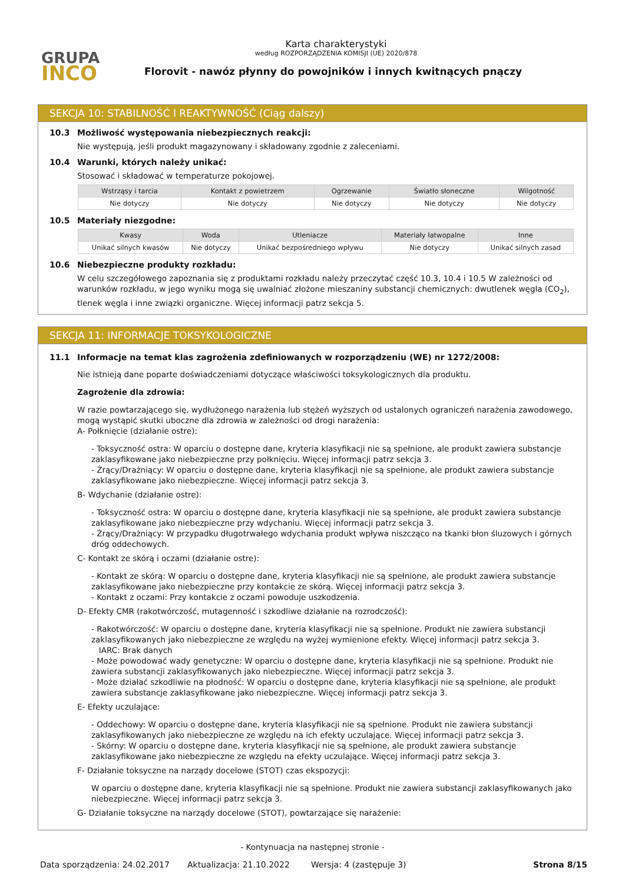GRUPA
INCO
Karta charakterystyki
według ROZPORZĄDZENIA KOMISJI (UE) 2020/878
Florovit - nawóz płynny do powojników i innych kwitnących pnączy
SEKCJA 10: STABILNOŚĆ I REAKTYWNOŚĆ (Ciąg dalszy)
10.3 Możliwość występowania niebezpiecznych reakcji:
Nie występują, jeśli produkt magazynowany i składowany zgodnie z zaleceniami.
10.4 Warunki, których należy unikać:
Stosować i składować w temperaturze pokojowej.
| Wstrząsy i tarcia | Kontakt z powietrzem | Ogrzewanie | Światło słoneczne | Wilgotność |
| --- | --- | --- | --- | --- |
| Nie dotyczy | Nie dotyczy | Nie dotyczy | Nie dotyczy | Nie dotyczy |
10.5 Materiały niezgodne:
| Kwasy | Woda | Utleniacze | Materiały łatwopalne | Inne |
| --- | --- | --- | --- | --- |
| Unikać silnych kwasów | Nie dotyczy | Unikać bezpośredniego wpływu | Nie dotyczy | Unikać silnych zasad |
10.6 Niebezpieczne produkty rozkładu:
W celu szczegółowego zapoznania się z produktami rozkładu należy przeczytać część 10.3, 10.4 i 10.5 W zależności od warunków rozkładu, w jego wyniku mogą się uwalniać złożone mieszaniny substancji chemicznych: dwutlenek węgla (CO<sub>2</sub>), tlenek węgla i inne związki organiczne. Więcej informacji patrz sekcja 5.
SEKCJA 11: INFORMACJE TOKSYKOLOGICZNE
11.1 Informacje na temat klas zagrożenia zdefiniowanych w rozporządzeniu (WE) nr 1272/2008:
Nie istnieją dane poparte doświadczeniami dotyczące właściwości toksykologicznych dla produktu.
Zagrożenie dla zdrowia:
W razie powtarzającego się, wydłużonego narażenia lub stężeń wyższych od ustalonych ograniczeń narażenia zawodowego, mogą wystąpić skutki uboczne dla zdrowia w zależności od drogi narażenia:
A- Połknięcie (działanie ostre):
- Toksyczność ostra: W oparciu o dostępne dane, kryteria klasyfikacji nie są spełnione, ale produkt zawiera substancje zaklasyfikowane jako niebezpieczne przy połknięciu. Więcej informacji patrz sekcja 3.
- Żrący/Drażniący: W oparciu o dostępne dane, kryteria klasyfikacji nie są spełnione, ale produkt zawiera substancje zaklasyfikowane jako niebezpieczne. Więcej informacji patrz sekcja 3.
B- Wdychanie (działanie ostre):
- Toksyczność ostra: W oparciu o dostępne dane, kryteria klasyfikacji nie są spełnione, ale produkt zawiera substancje zaklasyfikowane jako niebezpieczne przy wdychaniu. Więcej informacji patrz sekcja 3.
- Żrący/Drażniący: W przypadku długotrwałego wdychania produkt wpływa niszcząco na tkanki błon śluzowych i górnych dróg oddechowych.
C- Kontakt ze skórą i oczami (działanie ostre):
- Kontakt ze skórą: W oparciu o dostępne dane, kryteria klasyfikacji nie są spełnione, ale produkt zawiera substancje zaklasyfikowane jako niebezpieczne przy kontakcie ze skórą. Więcej informacji patrz sekcja 3.
- Kontakt z oczami: Przy kontakcie z oczami powoduje uszkodzenia.
D- Efekty CMR (rakotwórczość, mutagenność i szkodliwe działanie na rozrodczość):
- Rakotwórczość: W oparciu o dostępne dane, kryteria klasyfikacji nie są spełnione. Produkt nie zawiera substancji zaklasyfikowanych jako niebezpieczne ze względu na wyżej wymienione efekty. Więcej informacji patrz sekcja 3.
IARC: Brak danych
- Może powodować wady genetyczne: W oparciu o dostępne dane, kryteria klasyfikacji nie są spełnione. Produkt nie zawiera substancji zaklasyfikowanych jako niebezpieczne. Więcej informacji patrz sekcja 3.
- Może działać szkodliwie na płodność: W oparciu o dostępne dane, kryteria klasyfikacji nie są spełnione, ale produkt zawiera substancje zaklasyfikowane jako niebezpieczne. Więcej informacji patrz sekcja 3.
E- Efekty uczulające:
- Oddechowy: W oparciu o dostępne dane, kryteria klasyfikacji nie są spełnione. Produkt nie zawiera substancji zaklasyfikowanych jako niebezpieczne ze względu na ich efekty uczulające. Więcej informacji patrz sekcja 3.
- Skórny: W oparciu o dostępne dane, kryteria klasyfikacji nie są spełnione, ale produkt zawiera substancje zaklasyfikowane jako niebezpieczne ze względu na efekty uczulające. Więcej informacji patrz sekcja 3.
F- Działanie toksyczne na narządy docelowe (STOT) czas ekspozycji:
W oparciu o dostępne dane, kryteria klasyfikacji nie są spełnione. Produkt nie zawiera substancji zaklasyfikowanych jako niebezpieczne. Więcej informacji patrz sekcja 3.
G- Działanie toksyczne na narządy docelowe (STOT), powtarzające się narażenie:
- Kontynuacja na następnej stronie -
Data sporządzenia: 24.02.2017 Aktualizacja: 21.10.2022 Wersja: 4 (zastępuje 3) Strona 8/15